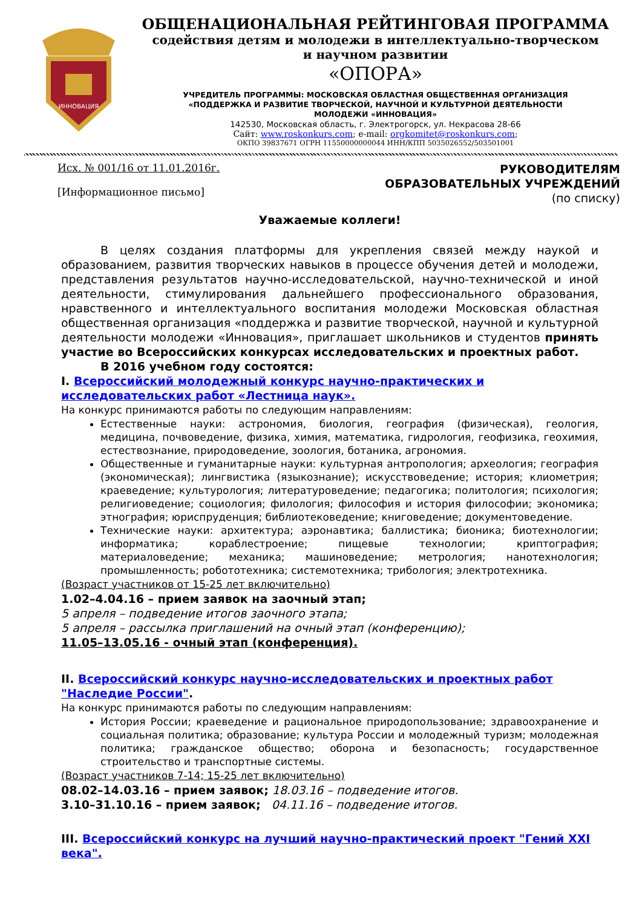ИННОВАЦИЯ
ОБЩЕНАЦИОНАЛЬНАЯ РЕЙТИНГОВАЯ ПРОГРАММА
содействия детям и молодежи в интеллектуально-творческом
и научном развитии
«ОПОРА»
УЧРЕДИТЕЛЬ ПРОГРАММЫ: МОСКОВСКАЯ ОБЛАСТНАЯ ОБЩЕСТВЕННАЯ ОРГАНИЗАЦИЯ
«ПОДДЕРЖКА И РАЗВИТИЕ ТВОРЧЕСКОЙ, НАУЧНОЙ И КУЛЬТУРНОЙ ДЕЯТЕЛЬНОСТИ
МОЛОДЕЖИ «ИННОВАЦИЯ»
142530, Московская область, г. Электрогорск, ул. Некрасова 28-66
Сайт: www.roskonkurs.com; e-mail: orgkomitet@roskonkurs.com;
ОКПО 39837671 ОГРН 11550000000044 ИНН/КПП 5035026552/503501001
Исх. № 001/16 от 11.01.2016г.
[Информационное письмо]
РУКОВОДИТЕЛЯМ
ОБРАЗОВАТЕЛЬНЫХ УЧРЕЖДЕНИЙ
(по списку)
Уважаемые коллеги!
В целях создания платформы для укрепления связей между наукой и образованием, развития творческих навыков в процессе обучения детей и молодежи, представления результатов научно-исследовательской, научно-технической и иной деятельности, стимулирования дальнейшего профессионального образования, нравственного и интеллектуального воспитания молодежи Московская областная общественная организация «поддержка и развитие творческой, научной и культурной деятельности молодежи «Инновация», приглашает школьников и студентов принять участие во Всероссийских конкурсах исследовательских и проектных работ.
В 2016 учебном году состоятся:
I. Всероссийский молодежный конкурс научно-практических и исследовательских работ «Лестница наук».
На конкурс принимаются работы по следующим направлениям:
Естественные науки: астрономия, биология, география (физическая), геология, медицина, почвоведение, физика, химия, математика, гидрология, геофизика, геохимия, естествознание, природоведение, зоология, ботаника, агрономия.
Общественные и гуманитарные науки: культурная антропология; археология; география (экономическая); лингвистика (языкознание); искусствоведение; история; клиометрия; краеведение; культурология; литературоведение; педагогика; политология; психология; религиоведение; социология; филология; философия и история философии; экономика; этнография; юриспруденция; библиотековедение; книговедение; документоведение.
Технические науки: архитектура; аэронавтика; баллистика; бионика; биотехнологии; информатика; кораблестроение; пищевые технологии; криптография; материаловедение; механика; машиноведение; метрология; нанотехнология; промышленность; робототехника; системотехника; трибология; электротехника.
(Возраст участников от 15-25 лет включительно)
1.02–4.04.16 – прием заявок на заочный этап;
5 апреля – подведение итогов заочного этапа;
5 апреля – рассылка приглашений на очный этап (конференцию);
11.05–13.05.16 - очный этап (конференция).
II. Всероссийский конкурс научно-исследовательских и проектных работ "Наследие России".
На конкурс принимаются работы по следующим направлениям:
История России; краеведение и рациональное природопользование; здравоохранение и социальная политика; образование; культура России и молодежный туризм; молодежная политика; гражданское общество; оборона и безопасность; государственное строительство и транспортные системы.
(Возраст участников 7-14; 15-25 лет включительно)
08.02–14.03.16 – прием заявок; 18.03.16 – подведение итогов.
3.10–31.10.16 – прием заявок; 04.11.16 – подведение итогов.
III. Всероссийский конкурс на лучший научно-практический проект "Гений XXI века".